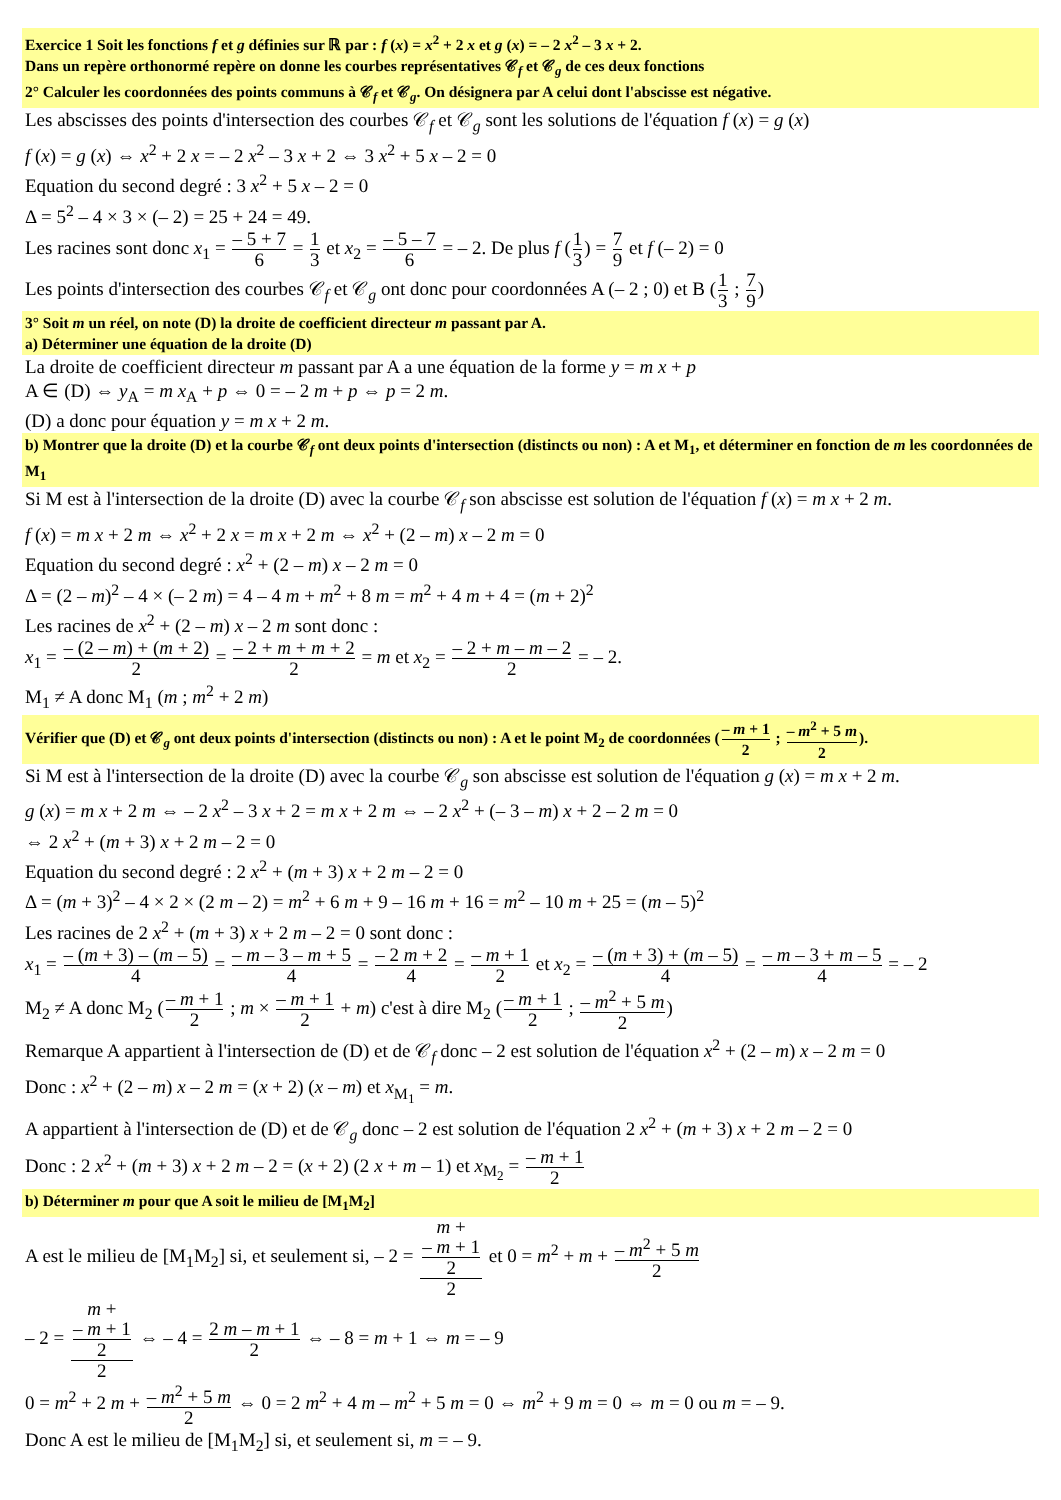Exercice 1 Soit les fonctions f et g définies sur ℝ par : f (x) = x<sup>2</sup> + 2 x et g (x) = – 2 x<sup>2</sup> – 3 x + 2.
Dans un repère orthonormé repère on donne les courbes représentatives 𝒞<sub>f</sub> et 𝒞<sub>g</sub> de ces deux fonctions
2° Calculer les coordonnées des points communs à 𝒞<sub>f</sub> et 𝒞<sub>g</sub>. On désignera par A celui dont l'abscisse est négative.
Les abscisses des points d'intersection des courbes 𝒞<sub>f</sub> et 𝒞<sub>g</sub> sont les solutions de l'équation f (x) = g (x)
f (x) = g (x) ⇔ x<sup>2</sup> + 2 x = – 2 x<sup>2</sup> – 3 x + 2 ⇔ 3 x<sup>2</sup> + 5 x – 2 = 0
Equation du second degré : 3 x<sup>2</sup> + 5 x – 2 = 0
Δ = 5<sup>2</sup> – 4 × 3 × (– 2) = 25 + 24 = 49.
Les racines sont donc x<sub>1</sub> = – 5 + 7 6 = 1 3 et x<sub>2</sub> = – 5 – 7 6 = – 2. De plus f (1 3) = 7 9 et f (– 2) = 0
Les points d'intersection des courbes 𝒞<sub>f</sub> et 𝒞<sub>g</sub> ont donc pour coordonnées A (– 2 ; 0) et B (1 3 ; 7 9)
3° Soit m un réel, on note (D) la droite de coefficient directeur m passant par A.
a) Déterminer une équation de la droite (D)
La droite de coefficient directeur m passant par A a une équation de la forme y = m x + p
A ∈ (D) ⇔ y<sub>A</sub> = m x<sub>A</sub> + p ⇔ 0 = – 2 m + p ⇔ p = 2 m.
(D) a donc pour équation y = m x + 2 m.
b) Montrer que la droite (D) et la courbe 𝒞<sub>f</sub> ont deux points d'intersection (distincts ou non) : A et M<sub>1</sub>, et déterminer en fonction de m les coordonnées de M<sub>1</sub>
Si M est à l'intersection de la droite (D) avec la courbe 𝒞<sub>f</sub> son abscisse est solution de l'équation f (x) = m x + 2 m.
f (x) = m x + 2 m ⇔ x<sup>2</sup> + 2 x = m x + 2 m ⇔ x<sup>2</sup> + (2 – m) x – 2 m = 0
Equation du second degré : x<sup>2</sup> + (2 – m) x – 2 m = 0
Δ = (2 – m)<sup>2</sup> – 4 × (– 2 m) = 4 – 4 m + m<sup>2</sup> + 8 m = m<sup>2</sup> + 4 m + 4 = (m + 2)<sup>2</sup>
Les racines de x<sup>2</sup> + (2 – m) x – 2 m sont donc :
x<sub>1</sub> = – (2 – m) + (m + 2) 2 = – 2 + m + m + 2 2 = m et x<sub>2</sub> = – 2 + m – m – 2 2 = – 2.
M<sub>1</sub> ≠ A donc M<sub>1</sub> (m ; m<sup>2</sup> + 2 m)
Vérifier que (D) et 𝒞<sub>g</sub> ont deux points d'intersection (distincts ou non) : A et le point M<sub>2</sub> de coordonnées (– m + 1 2 ; – m<sup>2</sup> + 5 m 2).
Si M est à l'intersection de la droite (D) avec la courbe 𝒞<sub>g</sub> son abscisse est solution de l'équation g (x) = m x + 2 m.
g (x) = m x + 2 m ⇔ – 2 x<sup>2</sup> – 3 x + 2 = m x + 2 m ⇔ – 2 x<sup>2</sup> + (– 3 – m) x + 2 – 2 m = 0
⇔ 2 x<sup>2</sup> + (m + 3) x + 2 m – 2 = 0
Equation du second degré : 2 x<sup>2</sup> + (m + 3) x + 2 m – 2 = 0
Δ = (m + 3)<sup>2</sup> – 4 × 2 × (2 m – 2) = m<sup>2</sup> + 6 m + 9 – 16 m + 16 = m<sup>2</sup> – 10 m + 25 = (m – 5)<sup>2</sup>
Les racines de 2 x<sup>2</sup> + (m + 3) x + 2 m – 2 = 0 sont donc :
x<sub>1</sub> = – (m + 3) – (m – 5) 4 = – m – 3 – m + 5 4 = – 2 m + 2 4 = – m + 1 2 et x<sub>2</sub> = – (m + 3) + (m – 5) 4 = – m – 3 + m – 5 4 = – 2
M<sub>2</sub> ≠ A donc M<sub>2</sub> (– m + 1 2 ; m × – m + 1 2 + m) c'est à dire M<sub>2</sub> (– m + 1 2 ; – m<sup>2</sup> + 5 m 2)
Remarque A appartient à l'intersection de (D) et de 𝒞<sub>f</sub> donc – 2 est solution de l'équation x<sup>2</sup> + (2 – m) x – 2 m = 0
Donc : x<sup>2</sup> + (2 – m) x – 2 m = (x + 2) (x – m) et x<sub>M<sub>1</sub></sub> = m.
A appartient à l'intersection de (D) et de 𝒞<sub>g</sub> donc – 2 est solution de l'équation 2 x<sup>2</sup> + (m + 3) x + 2 m – 2 = 0
Donc : 2 x<sup>2</sup> + (m + 3) x + 2 m – 2 = (x + 2) (2 x + m – 1) et x<sub>M<sub>2</sub></sub> = – m + 1 2
b) Déterminer m pour que A soit le milieu de [M<sub>1</sub>M<sub>2</sub>]
A est le milieu de [M<sub>1</sub>M<sub>2</sub>] si, et seulement si, – 2 = m +
– m + 1
2 2 et 0 = m<sup>2</sup> + m + – m<sup>2</sup> + 5 m 2
– 2 = m +
– m + 1
2 2 ⇔ – 4 = 2 m – m + 1 2 ⇔ – 8 = m + 1 ⇔ m = – 9
0 = m<sup>2</sup> + 2 m + – m<sup>2</sup> + 5 m 2 ⇔ 0 = 2 m<sup>2</sup> + 4 m – m<sup>2</sup> + 5 m = 0 ⇔ m<sup>2</sup> + 9 m = 0 ⇔ m = 0 ou m = – 9.
Donc A est le milieu de [M<sub>1</sub>M<sub>2</sub>] si, et seulement si, m = – 9.